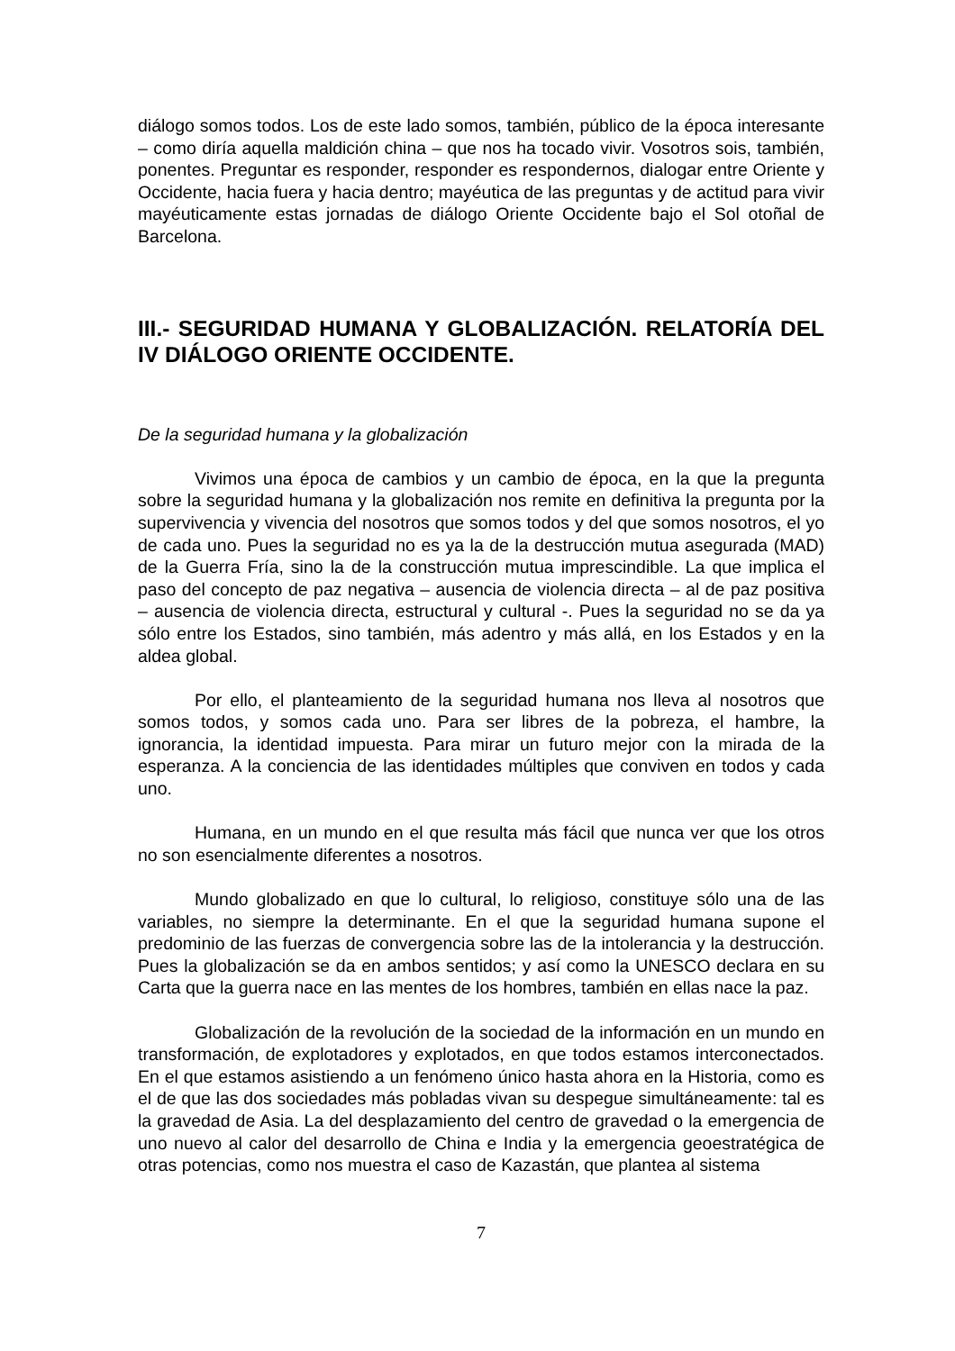diálogo somos todos. Los de este lado somos, también, público de la época interesante – como diría aquella maldición china – que nos ha tocado vivir. Vosotros sois, también, ponentes. Preguntar es responder, responder es respondernos, dialogar entre Oriente y Occidente, hacia fuera y hacia dentro; mayéutica de las preguntas y de actitud para vivir mayéuticamente estas jornadas de diálogo Oriente Occidente bajo el Sol otoñal de Barcelona.
III.- SEGURIDAD HUMANA Y GLOBALIZACIÓN. RELATORÍA DEL IV DIÁLOGO ORIENTE OCCIDENTE.
De la seguridad humana y la globalización
Vivimos una época de cambios y un cambio de época, en la que la pregunta sobre la seguridad humana y la globalización nos remite en definitiva la pregunta por la supervivencia y vivencia del nosotros que somos todos y del que somos nosotros, el yo de cada uno. Pues la seguridad no es ya la de la destrucción mutua asegurada (MAD) de la Guerra Fría, sino la de la construcción mutua imprescindible. La que implica el paso del concepto de paz negativa – ausencia de violencia directa – al de paz positiva – ausencia de violencia directa, estructural y cultural -. Pues la seguridad no se da ya sólo entre los Estados, sino también, más adentro y más allá, en los Estados y en la aldea global.
Por ello, el planteamiento de la seguridad humana nos lleva al nosotros que somos todos, y somos cada uno. Para ser libres de la pobreza, el hambre, la ignorancia, la identidad impuesta. Para mirar un futuro mejor con la mirada de la esperanza. A la conciencia de las identidades múltiples que conviven en todos y cada uno.
Humana, en un mundo en el que resulta más fácil que nunca ver que los otros no son esencialmente diferentes a nosotros.
Mundo globalizado en que lo cultural, lo religioso, constituye sólo una de las variables, no siempre la determinante. En el que la seguridad humana supone el predominio de las fuerzas de convergencia sobre las de la intolerancia y la destrucción. Pues la globalización se da en ambos sentidos; y así como la UNESCO declara en su Carta que la guerra nace en las mentes de los hombres, también en ellas nace la paz.
Globalización de la revolución de la sociedad de la información en un mundo en transformación, de explotadores y explotados, en que todos estamos interconectados. En el que estamos asistiendo a un fenómeno único hasta ahora en la Historia, como es el de que las dos sociedades más pobladas vivan su despegue simultáneamente: tal es la gravedad de Asia. La del desplazamiento del centro de gravedad o la emergencia de uno nuevo al calor del desarrollo de China e India y la emergencia geoestratégica de otras potencias, como nos muestra el caso de Kazastán, que plantea al sistema
7